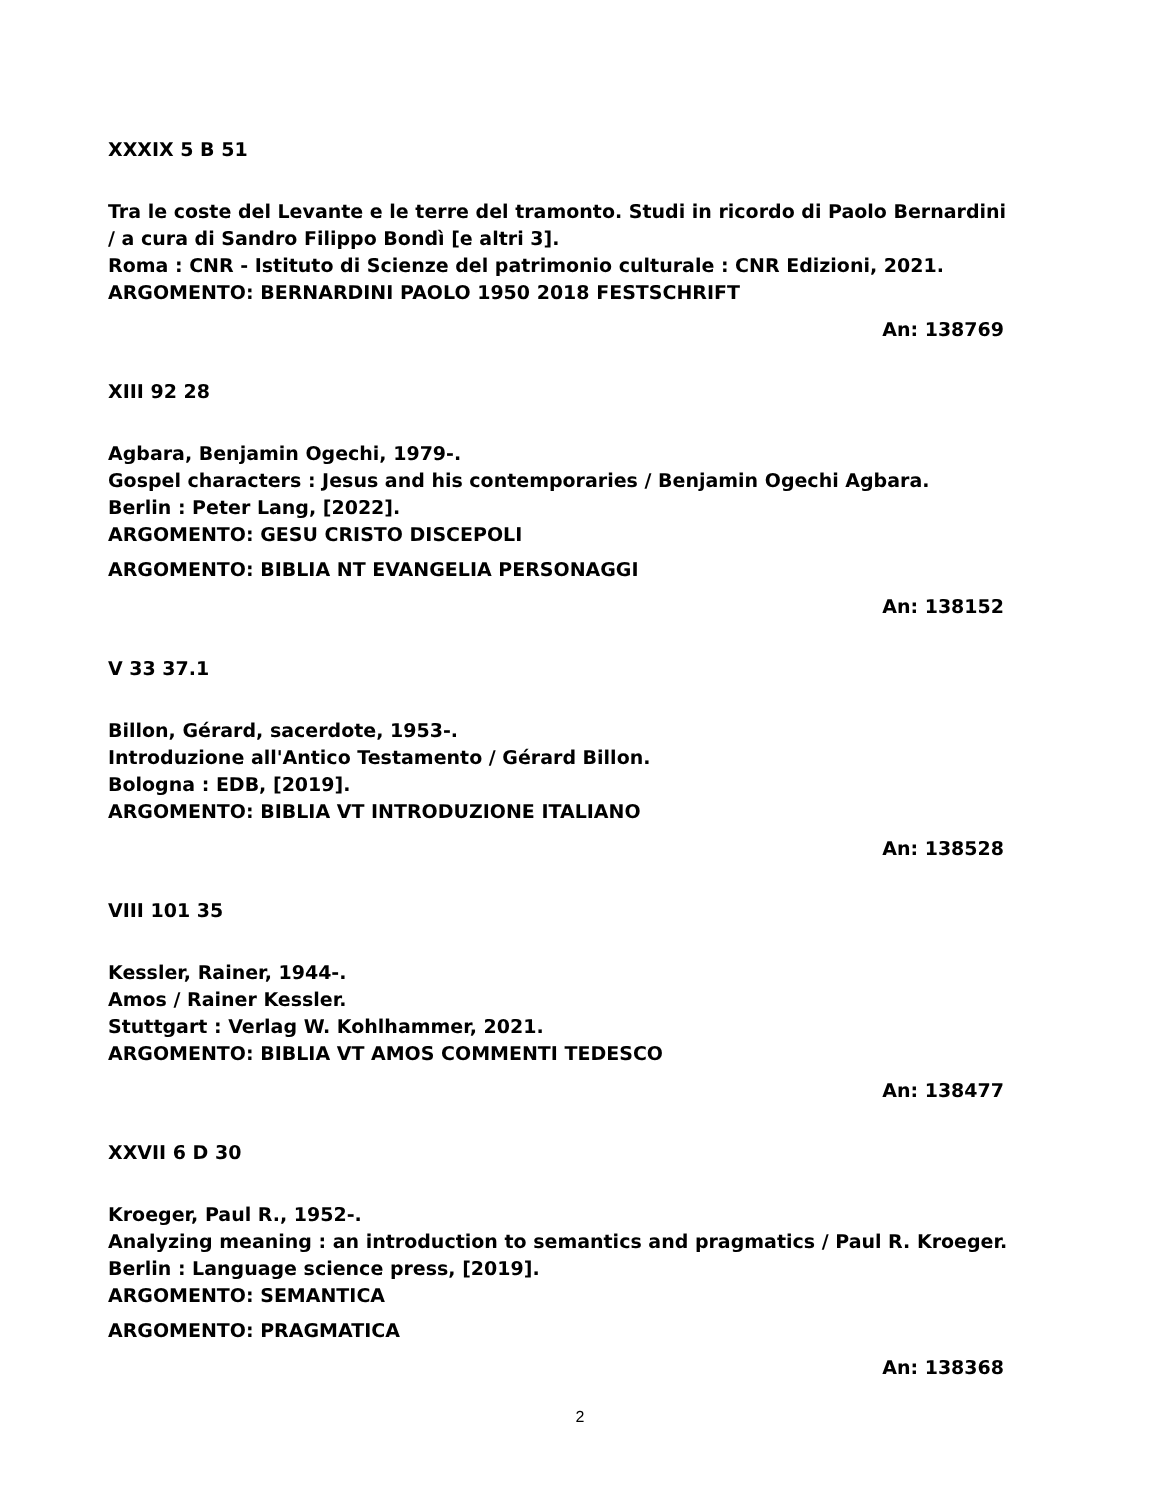XXXIX 5 B 51
Tra le coste del Levante e le terre del tramonto. Studi in ricordo di Paolo Bernardini / a cura di Sandro Filippo Bondì [e altri 3].
Roma : CNR - Istituto di Scienze del patrimonio culturale : CNR Edizioni, 2021.
ARGOMENTO: BERNARDINI PAOLO 1950 2018 FESTSCHRIFT
An: 138769
XIII 92 28
Agbara, Benjamin Ogechi, 1979-.
Gospel characters : Jesus and his contemporaries / Benjamin Ogechi Agbara.
Berlin : Peter Lang, [2022].
ARGOMENTO: GESU CRISTO DISCEPOLI
ARGOMENTO: BIBLIA NT EVANGELIA PERSONAGGI
An: 138152
V 33 37.1
Billon, Gérard, sacerdote, 1953-.
Introduzione all'Antico Testamento / Gérard Billon.
Bologna : EDB, [2019].
ARGOMENTO: BIBLIA VT INTRODUZIONE ITALIANO
An: 138528
VIII 101 35
Kessler, Rainer, 1944-.
Amos / Rainer Kessler.
Stuttgart : Verlag W. Kohlhammer, 2021.
ARGOMENTO: BIBLIA VT AMOS COMMENTI TEDESCO
An: 138477
XXVII 6 D 30
Kroeger, Paul R., 1952-.
Analyzing meaning : an introduction to semantics and pragmatics / Paul R. Kroeger.
Berlin : Language science press, [2019].
ARGOMENTO: SEMANTICA
ARGOMENTO: PRAGMATICA
An: 138368
2